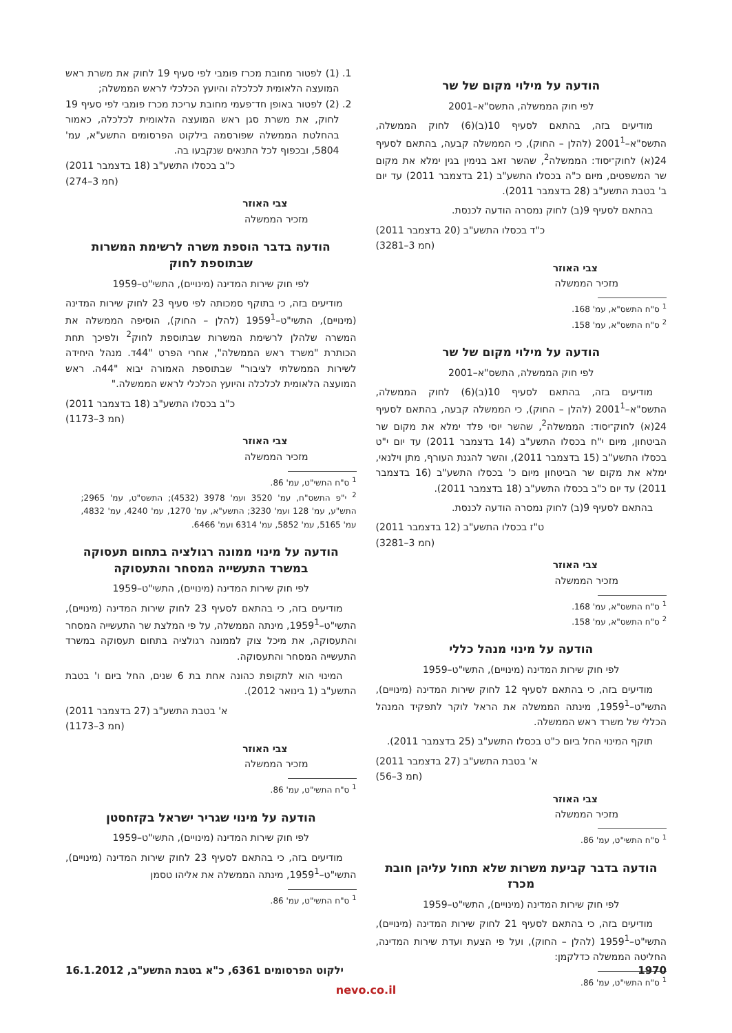הודעה על מילוי מקום של שר
לפי חוק הממשלה, התשס"א–2001
מודיעים בזה, בהתאם לסעיף 10(ב)(6) לחוק הממשלה, התשס"א–2001<sup>1</sup> (להלן – החוק), כי הממשלה קבעה, בהתאם לסעיף 24(א) לחוק־יסוד: הממשלה<sup>2</sup>, שהשר זאב בנימין בגין ימלא את מקום שר המשפטים, מיום כ"ה בכסלו התשע"ב (21 בדצמבר 2011) עד יום ב' בטבת התשע"ב (28 בדצמבר 2011).
בהתאם לסעיף 9(ב) לחוק נמסרה הודעה לכנסת.
כ"ד בכסלו התשע"ב (20 בדצמבר 2011)
(חמ 3–3281)
צבי האוזר
מזכיר הממשלה
<sup>1</sup> ס"ח התשס"א, עמ' 168.
<sup>2</sup> ס"ח התשס"א, עמ' 158.
הודעה על מילוי מקום של שר
לפי חוק הממשלה, התשס"א–2001
מודיעים בזה, בהתאם לסעיף 10(ב)(6) לחוק הממשלה, התשס"א–2001<sup>1</sup> (להלן – החוק), כי הממשלה קבעה, בהתאם לסעיף 24(א) לחוק־יסוד: הממשלה<sup>2</sup>, שהשר יוסי פלד ימלא את מקום שר הביטחון, מיום י"ח בכסלו התשע"ב (14 בדצמבר 2011) עד יום י"ט בכסלו התשע"ב (15 בדצמבר 2011), והשר להגנת העורף, מתן וילנאי, ימלא את מקום שר הביטחון מיום כ' בכסלו התשע"ב (16 בדצמבר 2011) עד יום כ"ב בכסלו התשע"ב (18 בדצמבר 2011).
בהתאם לסעיף 9(ב) לחוק נמסרה הודעה לכנסת.
ט"ז בכסלו התשע"ב (12 בדצמבר 2011)
(חמ 3–3281)
צבי האוזר
מזכיר הממשלה
<sup>1</sup> ס"ח התשס"א, עמ' 168.
<sup>2</sup> ס"ח התשס"א, עמ' 158.
הודעה על מינוי מנהל כללי
לפי חוק שירות המדינה (מינויים), התשי"ט–1959
מודיעים בזה, כי בהתאם לסעיף 12 לחוק שירות המדינה (מינויים), התשי"ט–1959<sup>1</sup>, מינתה הממשלה את הראל לוקר לתפקיד המנהל הכללי של משרד ראש הממשלה.
תוקף המינוי החל ביום כ"ט בכסלו התשע"ב (25 בדצמבר 2011).
א' בטבת התשע"ב (27 בדצמבר 2011)
(חמ 3–56)
צבי האוזר
מזכיר הממשלה
<sup>1</sup> ס"ח התשי"ט, עמ' 86.
הודעה בדבר קביעת משרות שלא תחול עליהן חובת מכרז
לפי חוק שירות המדינה (מינויים), התשי"ט–1959
מודיעים בזה, כי בהתאם לסעיף 21 לחוק שירות המדינה (מינויים), התשי"ט–1959<sup>1</sup> (להלן – החוק), ועל פי הצעת ועדת שירות המדינה, החליטה הממשלה כדלקמן:
<sup>1</sup> ס"ח התשי"ט, עמ' 86.
1. (1) לפטור מחובת מכרז פומבי לפי סעיף 19 לחוק את משרת ראש המועצה הלאומית לכלכלה והיועץ הכלכלי לראש הממשלה;
2. (2) לפטור באופן חד־פעמי מחובת עריכת מכרז פומבי לפי סעיף 19 לחוק, את משרת סגן ראש המועצה הלאומית לכלכלה, כאמור בהחלטת הממשלה שפורסמה בילקוט הפרסומים התשע"א, עמ' 5804, ובכפוף לכל התנאים שנקבעו בה.
כ"ב בכסלו התשע"ב (18 בדצמבר 2011)
(חמ 3–274)
צבי האוזר
מזכיר הממשלה
הודעה בדבר הוספת משרה לרשימת המשרות שבתוספת לחוק
לפי חוק שירות המדינה (מינויים), התשי"ט–1959
מודיעים בזה, כי בתוקף סמכותה לפי סעיף 23 לחוק שירות המדינה (מינויים), התשי"ט–1959<sup>1</sup> (להלן – החוק), הוסיפה הממשלה את המשרה שלהלן לרשימת המשרות שבתוספת לחוק<sup>2</sup> ולפיכך תחת הכותרת "משרד ראש הממשלה", אחרי הפרט "44ד. מנהל היחידה לשירות הממשלתי לציבור" שבתוספת האמורה יבוא "44ה. ראש המועצה הלאומית לכלכלה והיועץ הכלכלי לראש הממשלה."
כ"ב בכסלו התשע"ב (18 בדצמבר 2011)
(חמ 3–1173)
צבי האוזר
מזכיר הממשלה
<sup>1</sup> ס"ח התשי"ט, עמ' 86.
<sup>2</sup> י"פ התשס"ח, עמ' 3520 ועמ' 3978 (4532); התשס"ט, עמ' 2965; התש"ע, עמ' 128 ועמ' 3230; התשע"א, עמ' 1270, עמ' 4240, עמ' 4832, עמ' 5165, עמ' 5852, עמ' 6314 ועמ' 6466.
הודעה על מינוי ממונה רגולציה בתחום תעסוקה במשרד התעשייה המסחר והתעסוקה
לפי חוק שירות המדינה (מינויים), התשי"ט–1959
מודיעים בזה, כי בהתאם לסעיף 23 לחוק שירות המדינה (מינויים), התשי"ט–1959<sup>1</sup>, מינתה הממשלה, על פי המלצת שר התעשייה המסחר והתעסוקה, את מיכל צוק לממונה רגולציה בתחום תעסוקה במשרד התעשייה המסחר והתעסוקה.
המינוי הוא לתקופת כהונה אחת בת 6 שנים, החל ביום ו' בטבת התשע"ב (1 בינואר 2012).
א' בטבת התשע"ב (27 בדצמבר 2011)
(חמ 3–1173)
צבי האוזר
מזכיר הממשלה
<sup>1</sup> ס"ח התשי"ט, עמ' 86.
הודעה על מינוי שגריר ישראל בקזחסטן
לפי חוק שירות המדינה (מינויים), התשי"ט–1959
מודיעים בזה, כי בהתאם לסעיף 23 לחוק שירות המדינה (מינויים), התשי"ט–1959<sup>1</sup>, מינתה הממשלה את אליהו טסמן
<sup>1</sup> ס"ח התשי"ט, עמ' 86.
1970 ילקוט הפרסומים 6361, כ"א בטבת התשע"ב, 16.1.2012
nevo.co.il